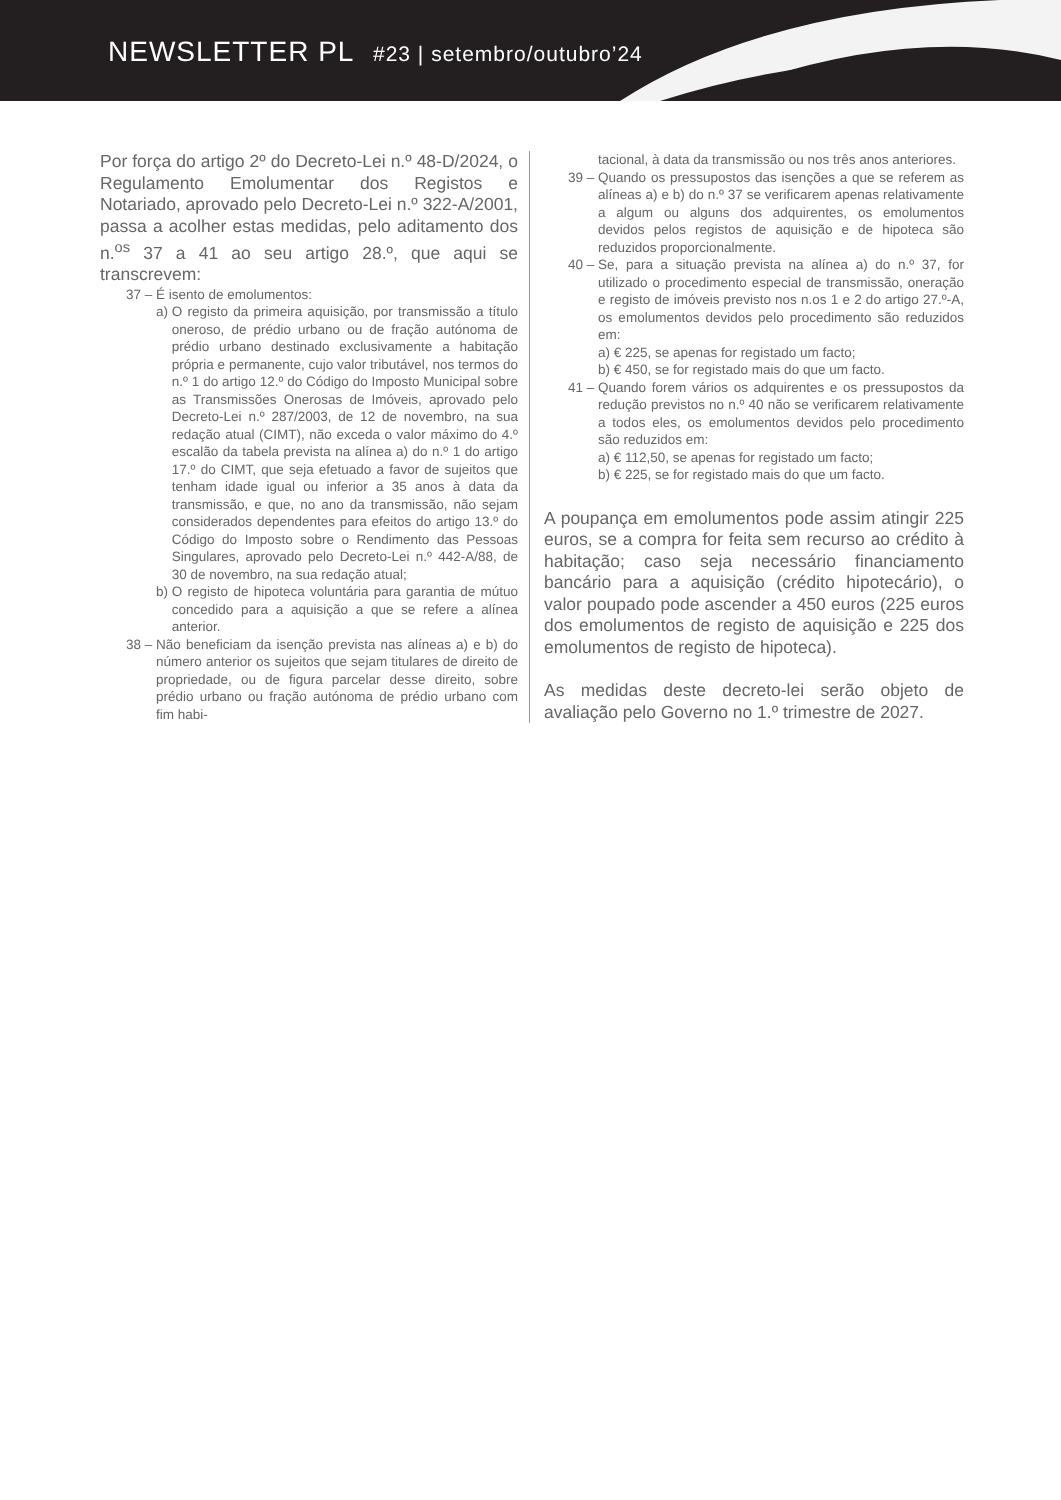NEWSLETTER PL #23 | setembro/outubro’24
Por força do artigo 2º do Decreto-Lei n.º 48-D/2024, o Regulamento Emolumentar dos Registos e Notariado, aprovado pelo Decreto-Lei n.º 322-A/2001, passa a acolher estas medidas, pelo aditamento dos n.<sup>os</sup> 37 a 41 ao seu artigo 28.º, que aqui se transcrevem:
37 –
É isento de emolumentos:
a) O registo da primeira aquisição, por transmissão a título oneroso, de prédio urbano ou de fração autónoma de prédio urbano destinado exclusivamente a habitação própria e permanente, cujo valor tributável, nos termos do n.º 1 do artigo 12.º do Código do Imposto Municipal sobre as Transmissões Onerosas de Imóveis, aprovado pelo Decreto-Lei n.º 287/2003, de 12 de novembro, na sua redação atual (CIMT), não exceda o valor máximo do 4.º escalão da tabela prevista na alínea a) do n.º 1 do artigo 17.º do CIMT, que seja efetuado a favor de sujeitos que tenham idade igual ou inferior a 35 anos à data da transmissão, e que, no ano da transmissão, não sejam considerados dependentes para efeitos do artigo 13.º do Código do Imposto sobre o Rendimento das Pessoas Singulares, aprovado pelo Decreto-Lei n.º 442-A/88, de 30 de novembro, na sua redação atual;
b) O registo de hipoteca voluntária para garantia de mútuo concedido para a aquisição a que se refere a alínea anterior.
38 – Não beneficiam da isenção prevista nas alíneas a) e b) do número anterior os sujeitos que sejam titulares de direito de propriedade, ou de figura parcelar desse direito, sobre prédio urbano ou fração autónoma de prédio urbano com fim habi-
39 – tacional, à data da transmissão ou nos três anos anteriores.
39 – Quando os pressupostos das isenções a que se referem as alíneas a) e b) do n.º 37 se verificarem apenas relativamente a algum ou alguns dos adquirentes, os emolumentos devidos pelos registos de aquisição e de hipoteca são reduzidos proporcionalmente.
40 – Se, para a situação prevista na alínea a) do n.º 37, for utilizado o procedimento especial de transmissão, oneração e registo de imóveis previsto nos n.os 1 e 2 do artigo 27.º-A, os emolumentos devidos pelo procedimento são reduzidos em:
a) € 225, se apenas for registado um facto;
b) € 450, se for registado mais do que um facto.
41 – Quando forem vários os adquirentes e os pressupostos da redução previstos no n.º 40 não se verificarem relativamente a todos eles, os emolumentos devidos pelo procedimento são reduzidos em:
a) € 112,50, se apenas for registado um facto;
b) € 225, se for registado mais do que um facto.
A poupança em emolumentos pode assim atingir 225 euros, se a compra for feita sem recurso ao crédito à habitação; caso seja necessário financiamento bancário para a aquisição (crédito hipotecário), o valor poupado pode ascender a 450 euros (225 euros dos emolumentos de registo de aquisição e 225 dos emolumentos de registo de hipoteca).
As medidas deste decreto-lei serão objeto de avaliação pelo Governo no 1.º trimestre de 2027.